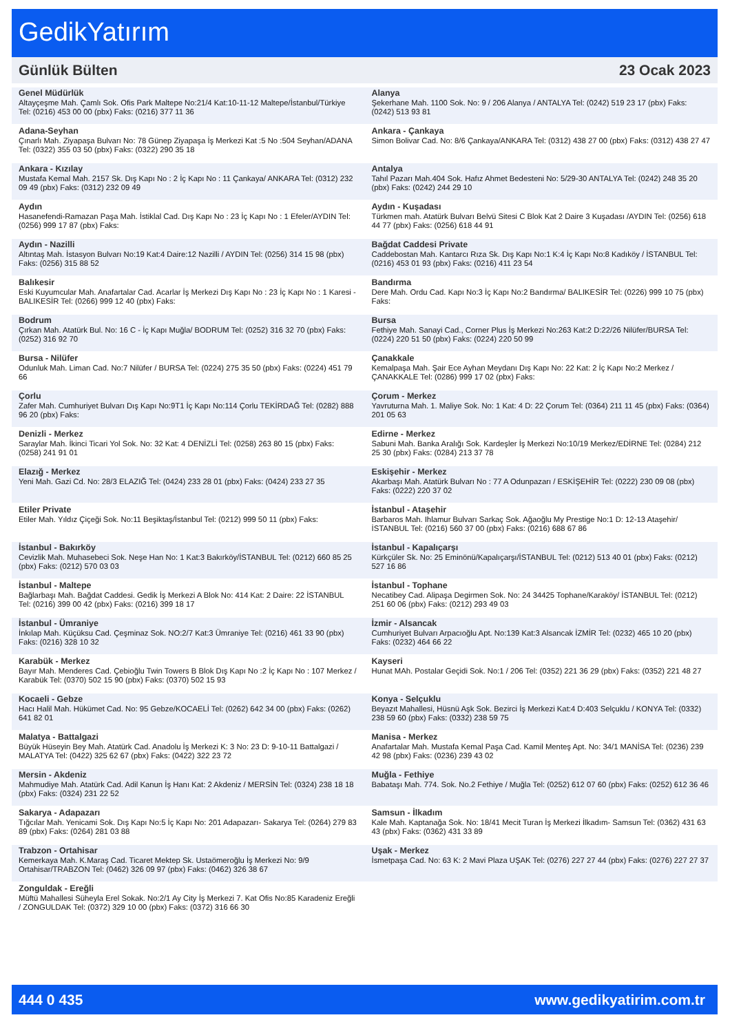GedikYatırım
Günlük Bülten 23 Ocak 2023
| Genel Müdürlük Altayçeşme Mah. Çamlı Sok. Ofis Park Maltepe No:21/4 Kat:10-11-12 Maltepe/İstanbul/Türkiye Tel: (0216) 453 00 00 (pbx) Faks: (0216) 377 11 36 | Alanya Şekerhane Mah. 1100 Sok. No: 9 / 206 Alanya / ANTALYA Tel: (0242) 519 23 17 (pbx) Faks: (0242) 513 93 81 |
| Adana-Seyhan Çınarlı Mah. Ziyapaşa Bulvarı No: 78 Günep Ziyapaşa İş Merkezi Kat :5 No :504 Seyhan/ADANA Tel: (0322) 355 03 50 (pbx) Faks: (0322) 290 35 18 | Ankara - Çankaya Simon Bolivar Cad. No: 8/6 Çankaya/ANKARA Tel: (0312) 438 27 00 (pbx) Faks: (0312) 438 27 47 |
| Ankara - Kızılay Mustafa Kemal Mah. 2157 Sk. Dış Kapı No : 2 İç Kapı No : 11 Çankaya/ ANKARA Tel: (0312) 232 09 49 (pbx) Faks: (0312) 232 09 49 | Antalya Tahıl Pazarı Mah.404 Sok. Hafız Ahmet Bedesteni No: 5/29-30 ANTALYA Tel: (0242) 248 35 20 (pbx) Faks: (0242) 244 29 10 |
| Aydın Hasanefendi-Ramazan Paşa Mah. İstiklal Cad. Dış Kapı No : 23 İç Kapı No : 1 Efeler/AYDIN Tel: (0256) 999 17 87 (pbx) Faks: | Aydın - Kuşadası Türkmen mah. Atatürk Bulvarı Belvü Sitesi C Blok Kat 2 Daire 3 Kuşadası /AYDIN Tel: (0256) 618 44 77 (pbx) Faks: (0256) 618 44 91 |
| Aydın - Nazilli Altıntaş Mah. İstasyon Bulvarı No:19 Kat:4 Daire:12 Nazilli / AYDIN Tel: (0256) 314 15 98 (pbx) Faks: (0256) 315 88 52 | Bağdat Caddesi Private Caddebostan Mah. Kantarcı Rıza Sk. Dış Kapı No:1 K:4 İç Kapı No:8 Kadıköy / İSTANBUL Tel: (0216) 453 01 93 (pbx) Faks: (0216) 411 23 54 |
| Balıkesir Eski Kuyumcular Mah. Anafartalar Cad. Acarlar İş Merkezi Dış Kapı No : 23 İç Kapı No : 1 Karesi - BALIKESİR Tel: (0266) 999 12 40 (pbx) Faks: | Bandırma Dere Mah. Ordu Cad. Kapı No:3 İç Kapı No:2 Bandırma/ BALIKESİR Tel: (0226) 999 10 75 (pbx) Faks: |
| Bodrum Çırkan Mah. Atatürk Bul. No: 16 C - İç Kapı Muğla/ BODRUM Tel: (0252) 316 32 70 (pbx) Faks: (0252) 316 92 70 | Bursa Fethiye Mah. Sanayi Cad., Corner Plus İş Merkezi No:263 Kat:2 D:22/26 Nilüfer/BURSA Tel: (0224) 220 51 50 (pbx) Faks: (0224) 220 50 99 |
| Bursa - Nilüfer Odunluk Mah. Liman Cad. No:7 Nilüfer / BURSA Tel: (0224) 275 35 50 (pbx) Faks: (0224) 451 79 66 | Çanakkale Kemalpaşa Mah. Şair Ece Ayhan Meydanı Dış Kapı No: 22 Kat: 2 İç Kapı No:2 Merkez / ÇANAKKALE Tel: (0286) 999 17 02 (pbx) Faks: |
| Çorlu Zafer Mah. Cumhuriyet Bulvarı Dış Kapı No:9T1 İç Kapı No:114 Çorlu TEKİRDAĞ Tel: (0282) 888 96 20 (pbx) Faks: | Çorum - Merkez Yavruturna Mah. 1. Maliye Sok. No: 1 Kat: 4 D: 22 Çorum Tel: (0364) 211 11 45 (pbx) Faks: (0364) 201 05 63 |
| Denizli - Merkez Saraylar Mah. İkinci Ticari Yol Sok. No: 32 Kat: 4 DENİZLİ Tel: (0258) 263 80 15 (pbx) Faks: (0258) 241 91 01 | Edirne - Merkez Sabuni Mah. Banka Aralığı Sok. Kardeşler İş Merkezi No:10/19 Merkez/EDİRNE Tel: (0284) 212 25 30 (pbx) Faks: (0284) 213 37 78 |
| Elazığ - Merkez Yeni Mah. Gazi Cd. No: 28/3 ELAZIĞ Tel: (0424) 233 28 01 (pbx) Faks: (0424) 233 27 35 | Eskişehir - Merkez Akarbaşı Mah. Atatürk Bulvarı No : 77 A Odunpazarı / ESKİŞEHİR Tel: (0222) 230 09 08 (pbx) Faks: (0222) 220 37 02 |
| Etiler Private Etiler Mah. Yıldız Çiçeği Sok. No:11 Beşiktaş/İstanbul Tel: (0212) 999 50 11 (pbx) Faks: | İstanbul - Ataşehir Barbaros Mah. Ihlamur Bulvarı Sarkaç Sok. Ağaoğlu My Prestige No:1 D: 12-13 Ataşehir/İSTANBUL Tel: (0216) 560 37 00 (pbx) Faks: (0216) 688 67 86 |
| İstanbul - Bakırköy Cevizlik Mah. Muhasebeci Sok. Neşe Han No: 1 Kat:3 Bakırköy/İSTANBUL Tel: (0212) 660 85 25 (pbx) Faks: (0212) 570 03 03 | İstanbul - Kapalıçarşı Kürkçüler Sk. No: 25 Eminönü/Kapalıçarşı/İSTANBUL Tel: (0212) 513 40 01 (pbx) Faks: (0212) 527 16 86 |
| İstanbul - Maltepe Bağlarbaşı Mah. Bağdat Caddesi. Gedik İş Merkezi A Blok No: 414 Kat: 2 Daire: 22 İSTANBUL Tel: (0216) 399 00 42 (pbx) Faks: (0216) 399 18 17 | İstanbul - Tophane Necatibey Cad. Alipaşa Degirmen Sok. No: 24 34425 Tophane/Karaköy/ İSTANBUL Tel: (0212) 251 60 06 (pbx) Faks: (0212) 293 49 03 |
| İstanbul - Ümraniye İnkılap Mah. Küçüksu Cad. Çeşminaz Sok. NO:2/7 Kat:3 Ümraniye Tel: (0216) 461 33 90 (pbx) Faks: (0216) 328 10 32 | İzmir - Alsancak Cumhuriyet Bulvarı Arpacıoğlu Apt. No:139 Kat:3 Alsancak İZMİR Tel: (0232) 465 10 20 (pbx) Faks: (0232) 464 66 22 |
| Karabük - Merkez Bayır Mah. Menderes Cad. Çebioğlu Twin Towers B Blok Dış Kapı No :2 İç Kapı No : 107 Merkez / Karabük Tel: (0370) 502 15 90 (pbx) Faks: (0370) 502 15 93 | Kayseri Hunat MAh. Postalar Geçidi Sok. No:1 / 206 Tel: (0352) 221 36 29 (pbx) Faks: (0352) 221 48 27 |
| Kocaeli - Gebze Hacı Halil Mah. Hükümet Cad. No: 95 Gebze/KOCAELİ Tel: (0262) 642 34 00 (pbx) Faks: (0262) 641 82 01 | Konya - Selçuklu Beyazıt Mahallesi, Hüsnü Aşk Sok. Bezirci İş Merkezi Kat:4 D:403 Selçuklu / KONYA Tel: (0332) 238 59 60 (pbx) Faks: (0332) 238 59 75 |
| Malatya - Battalgazi Büyük Hüseyin Bey Mah. Atatürk Cad. Anadolu İş Merkezi K: 3 No: 23 D: 9-10-11 Battalgazi / MALATYA Tel: (0422) 325 62 67 (pbx) Faks: (0422) 322 23 72 | Manisa - Merkez Anafartalar Mah. Mustafa Kemal Paşa Cad. Kamil Menteş Apt. No: 34/1 MANİSA Tel: (0236) 239 42 98 (pbx) Faks: (0236) 239 43 02 |
| Mersin - Akdeniz Mahmudiye Mah. Atatürk Cad. Adil Kanun İş Hanı Kat: 2 Akdeniz / MERSİN Tel: (0324) 238 18 18 (pbx) Faks: (0324) 231 22 52 | Muğla - Fethiye Babataşı Mah. 774. Sok. No.2 Fethiye / Muğla Tel: (0252) 612 07 60 (pbx) Faks: (0252) 612 36 46 |
| Sakarya - Adapazarı Tığcılar Mah. Yenicami Sok. Dış Kapı No:5 İç Kapı No: 201 Adapazarı- Sakarya Tel: (0264) 279 83 89 (pbx) Faks: (0264) 281 03 88 | Samsun - İlkadım Kale Mah. Kaptanağa Sok. No: 18/41 Mecit Turan İş Merkezi İlkadım- Samsun Tel: (0362) 431 63 43 (pbx) Faks: (0362) 431 33 89 |
| Trabzon - Ortahisar Kemerkaya Mah. K.Maraş Cad. Ticaret Mektep Sk. Ustaömeroğlu İş Merkezi No: 9/9 Ortahisar/TRABZON Tel: (0462) 326 09 97 (pbx) Faks: (0462) 326 38 67 | Uşak - Merkez İsmetpaşa Cad. No: 63 K: 2 Mavi Plaza UŞAK Tel: (0276) 227 27 44 (pbx) Faks: (0276) 227 27 37 |
| Zonguldak - Ereğli Müftü Mahallesi Süheyla Erel Sokak. No:2/1 Ay City İş Merkezi 7. Kat Ofis No:85 Karadeniz Ereğli / ZONGULDAK Tel: (0372) 329 10 00 (pbx) Faks: (0372) 316 66 30 | |
444 0 435 www.gedikyatirim.com.tr